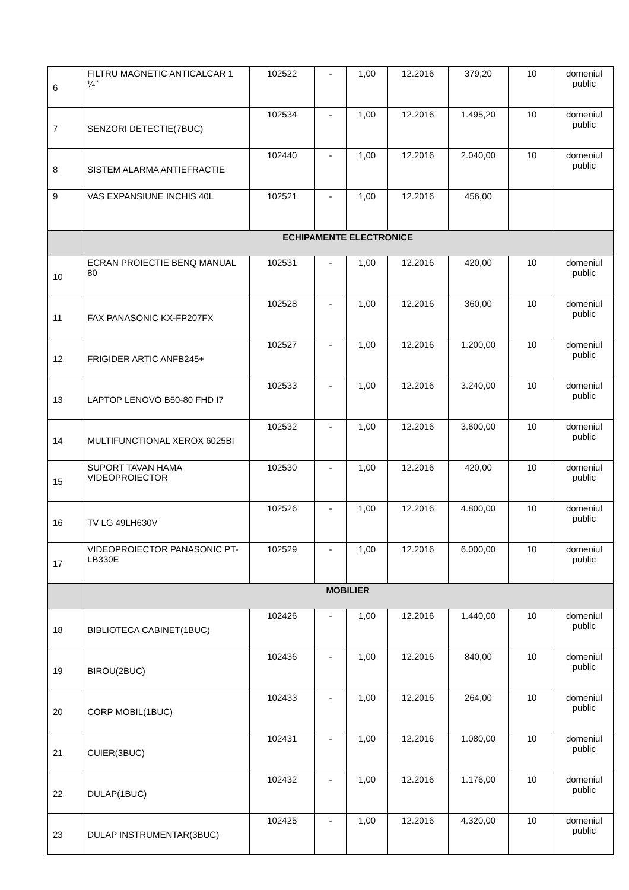| 6 | FILTRU MAGNETIC ANTICALCAR 1 ¼’’ | 102522 | - | 1,00 | 12.2016 | 379,20 | 10 | domeniul public |
| 7 | SENZORI DETECTIE(7BUC) | 102534 | - | 1,00 | 12.2016 | 1.495,20 | 10 | domeniul public |
| 8 | SISTEM ALARMA ANTIEFRACTIE | 102440 | - | 1,00 | 12.2016 | 2.040,00 | 10 | domeniul public |
| 9 | VAS EXPANSIUNE INCHIS 40L | 102521 | - | 1,00 | 12.2016 | 456,00 | | |
| | ECHIPAMENTE ELECTRONICE | | | | | | | |
| 10 | ECRAN PROIECTIE BENQ MANUAL 80 | 102531 | - | 1,00 | 12.2016 | 420,00 | 10 | domeniul public |
| 11 | FAX PANASONIC KX-FP207FX | 102528 | - | 1,00 | 12.2016 | 360,00 | 10 | domeniul public |
| 12 | FRIGIDER ARTIC ANFB245+ | 102527 | - | 1,00 | 12.2016 | 1.200,00 | 10 | domeniul public |
| 13 | LAPTOP LENOVO B50-80 FHD I7 | 102533 | - | 1,00 | 12.2016 | 3.240,00 | 10 | domeniul public |
| 14 | MULTIFUNCTIONAL XEROX 6025BI | 102532 | - | 1,00 | 12.2016 | 3.600,00 | 10 | domeniul public |
| 15 | SUPORT TAVAN HAMA VIDEOPROIECTOR | 102530 | - | 1,00 | 12.2016 | 420,00 | 10 | domeniul public |
| 16 | TV LG 49LH630V | 102526 | - | 1,00 | 12.2016 | 4.800,00 | 10 | domeniul public |
| 17 | VIDEOPROIECTOR PANASONIC PT-LB330E | 102529 | - | 1,00 | 12.2016 | 6.000,00 | 10 | domeniul public |
| | MOBILIER | | | | | | | |
| 18 | BIBLIOTECA CABINET(1BUC) | 102426 | - | 1,00 | 12.2016 | 1.440,00 | 10 | domeniul public |
| 19 | BIROU(2BUC) | 102436 | - | 1,00 | 12.2016 | 840,00 | 10 | domeniul public |
| 20 | CORP MOBIL(1BUC) | 102433 | - | 1,00 | 12.2016 | 264,00 | 10 | domeniul public |
| 21 | CUIER(3BUC) | 102431 | - | 1,00 | 12.2016 | 1.080,00 | 10 | domeniul public |
| 22 | DULAP(1BUC) | 102432 | - | 1,00 | 12.2016 | 1.176,00 | 10 | domeniul public |
| 23 | DULAP INSTRUMENTAR(3BUC) | 102425 | - | 1,00 | 12.2016 | 4.320,00 | 10 | domeniul public |